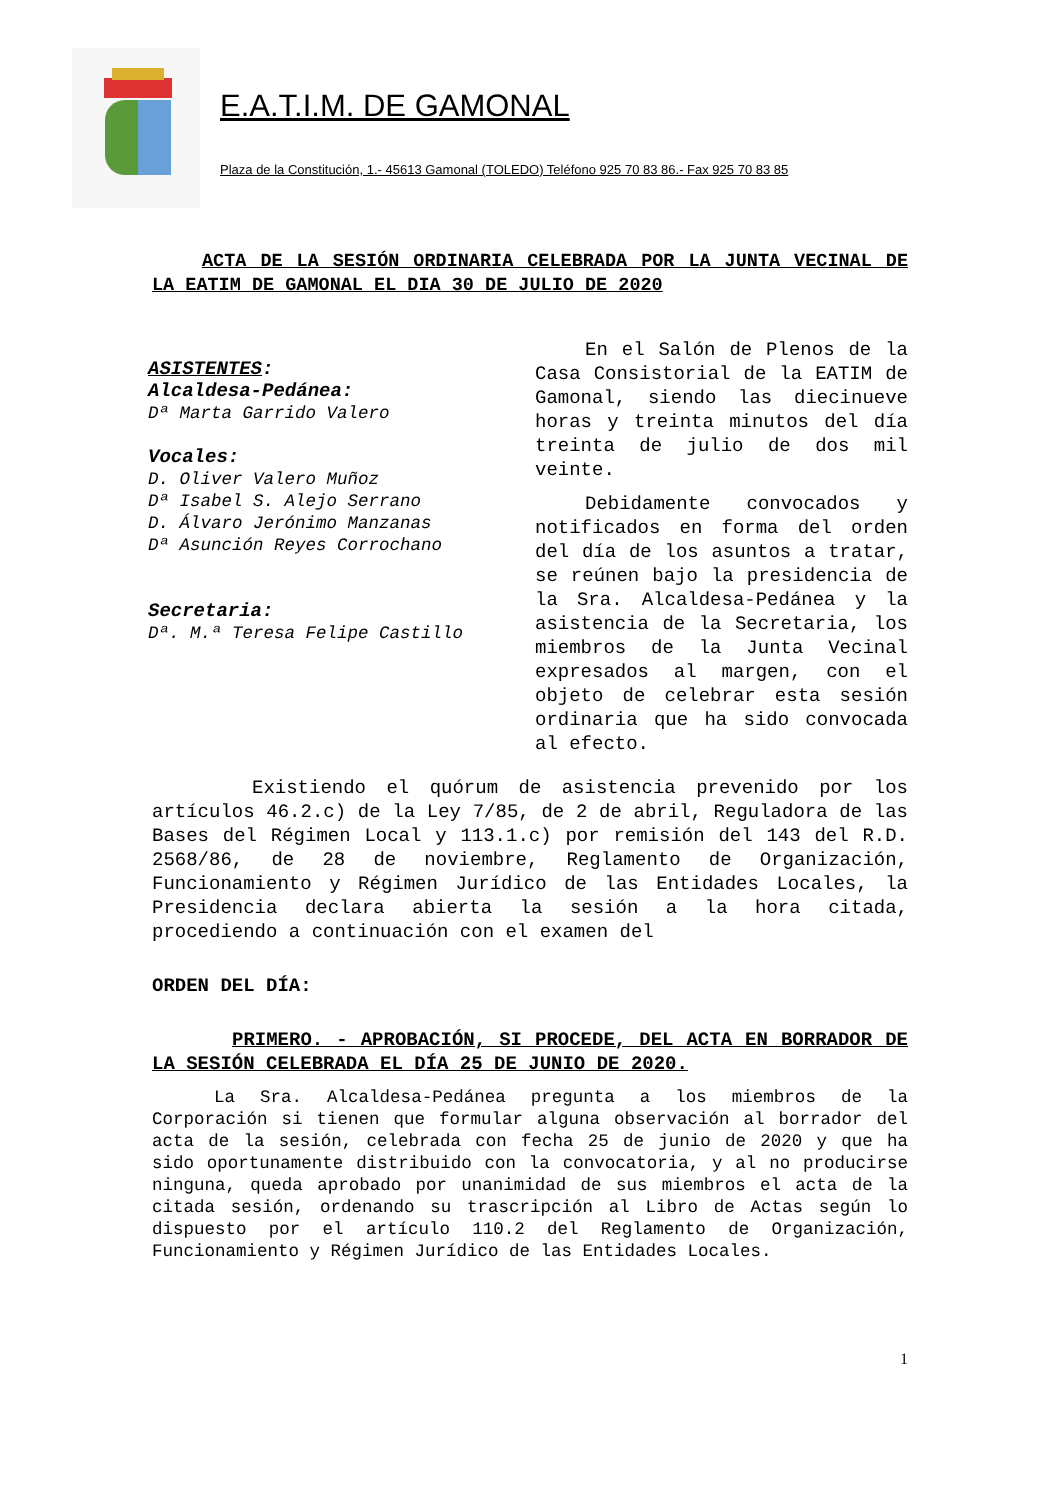E.A.T.I.M. DE GAMONAL
Plaza de la Constitución, 1.- 45613 Gamonal (TOLEDO) Teléfono 925 70 83 86.- Fax 925 70 83 85
ACTA DE LA SESIÓN ORDINARIA CELEBRADA POR LA JUNTA VECINAL DE LA EATIM DE GAMONAL EL DIA 30 DE JULIO DE 2020
ASISTENTES:
Alcaldesa-Pedánea:
Dª Marta Garrido Valero
Vocales:
D. Oliver Valero Muñoz
Dª Isabel S. Alejo Serrano
D. Álvaro Jerónimo Manzanas
Dª Asunción Reyes Corrochano
Secretaria:
Dª. M.ª Teresa Felipe Castillo
En el Salón de Plenos de la Casa Consistorial de la EATIM de Gamonal, siendo las diecinueve horas y treinta minutos del día treinta de julio de dos mil veinte.
Debidamente convocados y notificados en forma del orden del día de los asuntos a tratar, se reúnen bajo la presidencia de la Sra. Alcaldesa-Pedánea y la asistencia de la Secretaria, los miembros de la Junta Vecinal expresados al margen, con el objeto de celebrar esta sesión ordinaria que ha sido convocada al efecto.
Existiendo el quórum de asistencia prevenido por los artículos 46.2.c) de la Ley 7/85, de 2 de abril, Reguladora de las Bases del Régimen Local y 113.1.c) por remisión del 143 del R.D. 2568/86, de 28 de noviembre, Reglamento de Organización, Funcionamiento y Régimen Jurídico de las Entidades Locales, la Presidencia declara abierta la sesión a la hora citada, procediendo a continuación con el examen del
ORDEN DEL DÍA:
PRIMERO. - APROBACIÓN, SI PROCEDE, DEL ACTA EN BORRADOR DE LA SESIÓN CELEBRADA EL DÍA 25 DE JUNIO DE 2020.
La Sra. Alcaldesa-Pedánea pregunta a los miembros de la Corporación si tienen que formular alguna observación al borrador del acta de la sesión, celebrada con fecha 25 de junio de 2020 y que ha sido oportunamente distribuido con la convocatoria, y al no producirse ninguna, queda aprobado por unanimidad de sus miembros el acta de la citada sesión, ordenando su trascripción al Libro de Actas según lo dispuesto por el artículo 110.2 del Reglamento de Organización, Funcionamiento y Régimen Jurídico de las Entidades Locales.
1